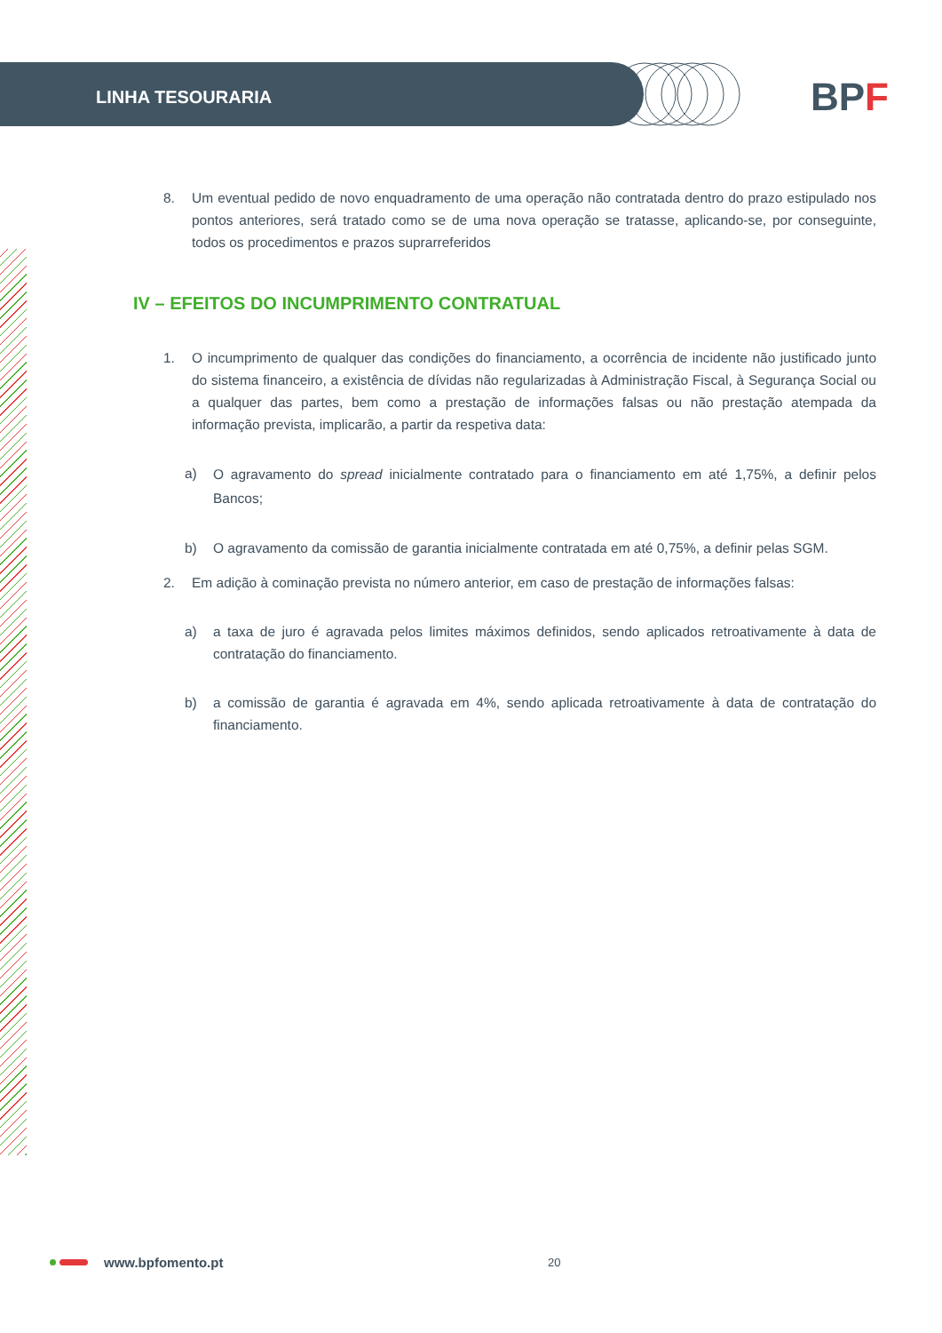LINHA TESOURARIA
BPF
8. Um eventual pedido de novo enquadramento de uma operação não contratada dentro do prazo estipulado nos pontos anteriores, será tratado como se de uma nova operação se tratasse, aplicando-se, por conseguinte, todos os procedimentos e prazos suprarreferidos
IV – EFEITOS DO INCUMPRIMENTO CONTRATUAL
1. O incumprimento de qualquer das condições do financiamento, a ocorrência de incidente não justificado junto do sistema financeiro, a existência de dívidas não regularizadas à Administração Fiscal, à Segurança Social ou a qualquer das partes, bem como a prestação de informações falsas ou não prestação atempada da informação prevista, implicarão, a partir da respetiva data:
a)
O agravamento do spread inicialmente contratado para o financiamento em até 1,75%, a definir pelos Bancos;
b) O agravamento da comissão de garantia inicialmente contratada em até 0,75%, a definir pelas SGM.
2. Em adição à cominação prevista no número anterior, em caso de prestação de informações falsas:
a) a taxa de juro é agravada pelos limites máximos definidos, sendo aplicados retroativamente à data de contratação do financiamento.
b) a comissão de garantia é agravada em 4%, sendo aplicada retroativamente à data de contratação do financiamento.
www.bpfomento.pt 20